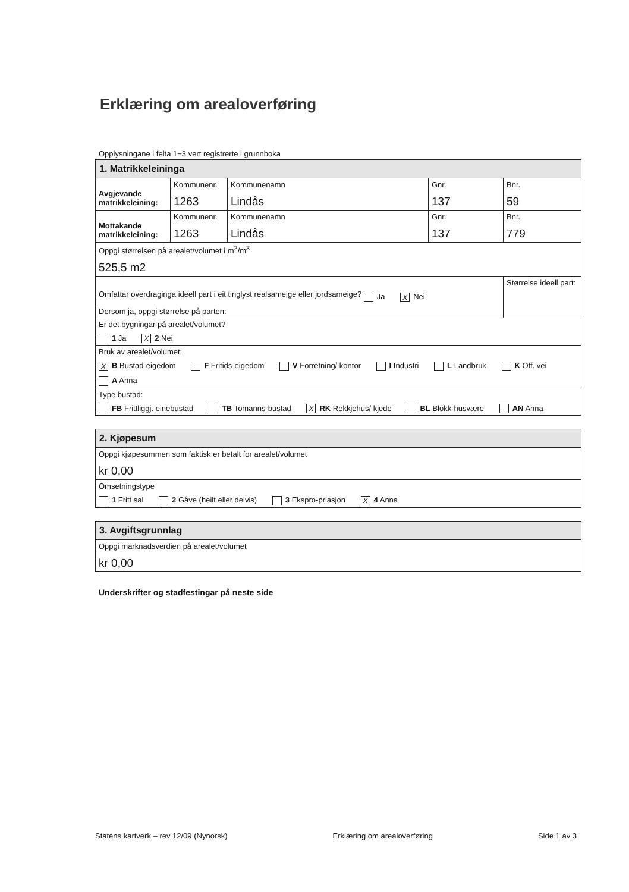Erklæring om arealoverføring
Opplysningane i felta 1−3 vert registrerte i grunnboka
| 1. Matrikkeleininga | | | | |
| --- | --- | --- | --- | --- |
| Avgjevande matrikkeleining: | Kommunenr. 1263 | Kommunenamn Lindås | Gnr. 137 | Bnr. 59 |
| Mottakande matrikkeleining: | Kommunenr. 1263 | Kommunenamn Lindås | Gnr. 137 | Bnr. 779 |
| Oppgi størrelsen på arealet/volumet i m<sup>2</sup>/m<sup>3</sup> 525,5 m2 | | | | |
| Omfattar overdraginga ideell part i eit tinglyst realsameige eller jordsameige? Ja X Nei Dersom ja, oppgi størrelse på parten: | | | | Størrelse ideell part: |
| Er det bygningar på arealet/volumet? 1 Ja X 2 Nei | | | | |
| Bruk av arealet/volumet: X B Bustad-eigedom F Fritids-eigedom V Forretning/ kontor I Industri L Landbruk K Off. vei A Anna | | | | |
| Type bustad: FB Frittliggj. einebustad TB Tomanns-bustad X RK Rekkjehus/ kjede BL Blokk-husvære AN Anna | | | | |
| 2. Kjøpesum |
| --- |
| Oppgi kjøpesummen som faktisk er betalt for arealet/volumet kr 0,00 |
| Omsetningstype 1 Fritt sal 2 Gåve (heilt eller delvis) 3 Ekspro-priasjon X 4 Anna |
| 3. Avgiftsgrunnlag |
| --- |
| Oppgi marknadsverdien på arealet/volumet kr 0,00 |
Underskrifter og stadfestingar på neste side
Statens kartverk – rev 12/09 (Nynorsk) Erklæring om arealoverføring Side 1 av 3